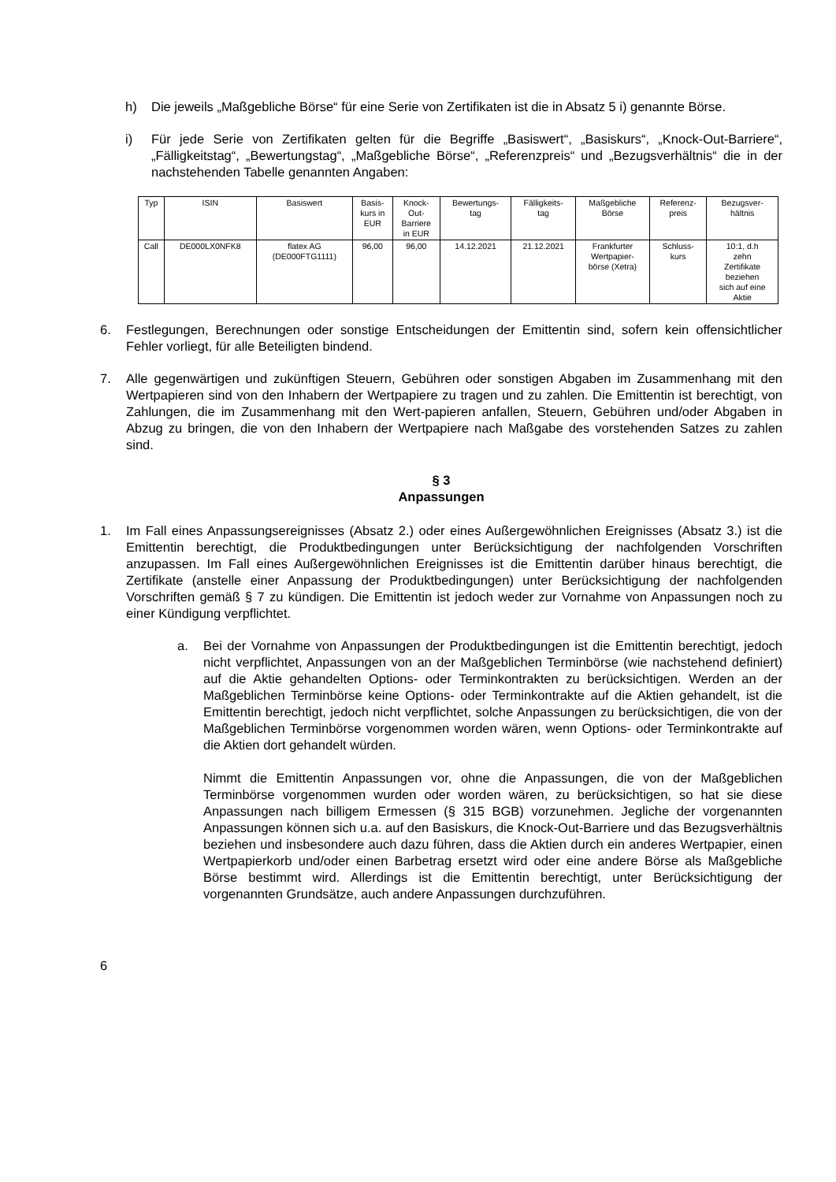h) Die jeweils „Maßgebliche Börse“ für eine Serie von Zertifikaten ist die in Absatz 5 i) genannte Börse.
i) Für jede Serie von Zertifikaten gelten für die Begriffe „Basiswert“, „Basiskurs“, „Knock-Out-Barriere“, „Fälligkeitstag“, „Bewertungstag“, „Maßgebliche Börse“, „Referenzpreis“ und „Bezugsverhältnis“ die in der nachstehenden Tabelle genannten Angaben:
| Typ | ISIN | Basiswert | Basis- kurs in EUR | Knock- Out- Barriere in EUR | Bewertungs- tag | Fälligkeits- tag | Maßgebliche Börse | Referenz- preis | Bezugsver- hältnis |
| --- | --- | --- | --- | --- | --- | --- | --- | --- | --- |
| Call | DE000LX0NFK8 | flatex AG (DE000FTG1111) | 96,00 | 96,00 | 14.12.2021 | 21.12.2021 | Frankfurter Wertpapier- börse (Xetra) | Schluss- kurs | 10:1, d.h zehn Zertifikate beziehen sich auf eine Aktie |
6. Festlegungen, Berechnungen oder sonstige Entscheidungen der Emittentin sind, sofern kein offensichtlicher Fehler vorliegt, für alle Beteiligten bindend.
7. Alle gegenwärtigen und zukünftigen Steuern, Gebühren oder sonstigen Abgaben im Zusammenhang mit den Wertpapieren sind von den Inhabern der Wertpapiere zu tragen und zu zahlen. Die Emittentin ist berechtigt, von Zahlungen, die im Zusammenhang mit den Wert-papieren anfallen, Steuern, Gebühren und/oder Abgaben in Abzug zu bringen, die von den Inhabern der Wertpapiere nach Maßgabe des vorstehenden Satzes zu zahlen sind.
§ 3
Anpassungen
1. Im Fall eines Anpassungsereignisses (Absatz 2.) oder eines Außergewöhnlichen Ereignisses (Absatz 3.) ist die Emittentin berechtigt, die Produktbedingungen unter Berücksichtigung der nachfolgenden Vorschriften anzupassen. Im Fall eines Außergewöhnlichen Ereignisses ist die Emittentin darüber hinaus berechtigt, die Zertifikate (anstelle einer Anpassung der Produktbedingungen) unter Berücksichtigung der nachfolgenden Vorschriften gemäß § 7 zu kündigen. Die Emittentin ist jedoch weder zur Vornahme von Anpassungen noch zu einer Kündigung verpflichtet.
a. Bei der Vornahme von Anpassungen der Produktbedingungen ist die Emittentin berechtigt, jedoch nicht verpflichtet, Anpassungen von an der Maßgeblichen Terminbörse (wie nachstehend definiert) auf die Aktie gehandelten Options- oder Terminkontrakten zu berücksichtigen. Werden an der Maßgeblichen Terminbörse keine Options- oder Terminkontrakte auf die Aktien gehandelt, ist die Emittentin berechtigt, jedoch nicht verpflichtet, solche Anpassungen zu berücksichtigen, die von der Maßgeblichen Terminbörse vorgenommen worden wären, wenn Options- oder Terminkontrakte auf die Aktien dort gehandelt würden.
Nimmt die Emittentin Anpassungen vor, ohne die Anpassungen, die von der Maßgeblichen Terminbörse vorgenommen wurden oder worden wären, zu berücksichtigen, so hat sie diese Anpassungen nach billigem Ermessen (§ 315 BGB) vorzunehmen. Jegliche der vorgenannten Anpassungen können sich u.a. auf den Basiskurs, die Knock-Out-Barriere und das Bezugsverhältnis beziehen und insbesondere auch dazu führen, dass die Aktien durch ein anderes Wertpapier, einen Wertpapierkorb und/oder einen Barbetrag ersetzt wird oder eine andere Börse als Maßgebliche Börse bestimmt wird. Allerdings ist die Emittentin berechtigt, unter Berücksichtigung der vorgenannten Grundsätze, auch andere Anpassungen durchzuführen.
6